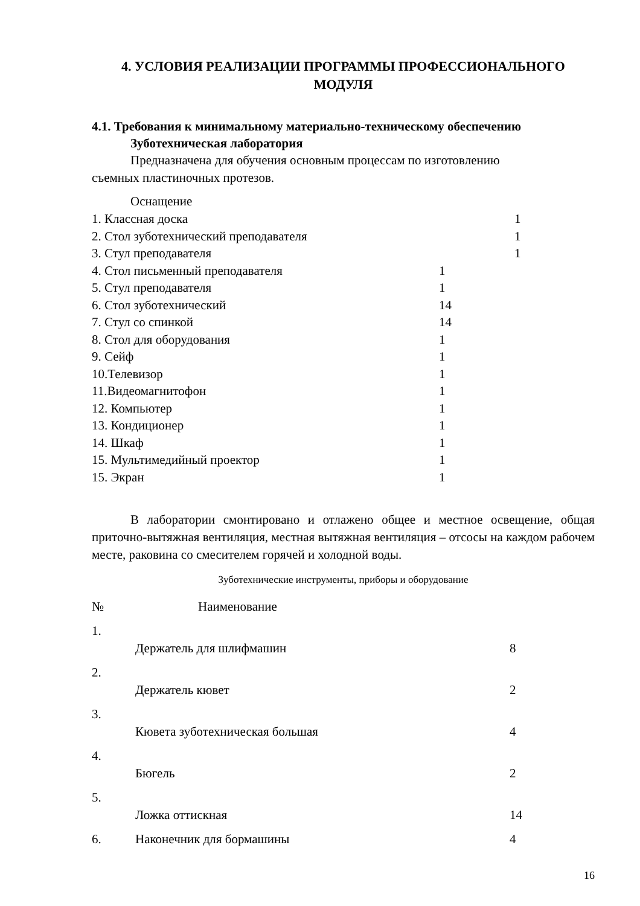4. УСЛОВИЯ РЕАЛИЗАЦИИ ПРОГРАММЫ ПРОФЕССИОНАЛЬНОГО МОДУЛЯ
4.1. Требования к минимальному материально-техническому обеспечению
Зуботехническая лаборатория
Предназначена для обучения основным процессам по изготовлению
съемных пластиночных протезов.
Оснащение
| 1. Классная доска | 1 |
| 2. Стол зуботехнический преподавателя | 1 |
| 3. Стул преподавателя | 1 |
| 4. Стол письменный преподавателя | 1 |
| 5. Стул преподавателя | 1 |
| 6. Стол зуботехнический | 14 |
| 7. Стул со спинкой | 14 |
| 8. Стол для оборудования | 1 |
| 9. Сейф | 1 |
| 10.Телевизор | 1 |
| 11.Видеомагнитофон | 1 |
| 12. Компьютер | 1 |
| 13. Кондиционер | 1 |
| 14. Шкаф | 1 |
| 15. Мультимедийный проектор | 1 |
| 15. Экран | 1 |
В лаборатории смонтировано и отлажено общее и местное освещение, общая приточно-вытяжная вентиляция, местная вытяжная вентиляция – отсосы на каждом рабочем месте, раковина со смесителем горячей и холодной воды.
Зуботехнические инструменты, приборы и оборудование
| № | Наименование | |
| 1. | Держатель для шлифмашин | 8 |
| 2. | Держатель кювет | 2 |
| 3. | Кювета зуботехническая большая | 4 |
| 4. | Бюгель | 2 |
| 5. | Ложка оттискная | 14 |
| 6. | Наконечник для бормашины | 4 |
16